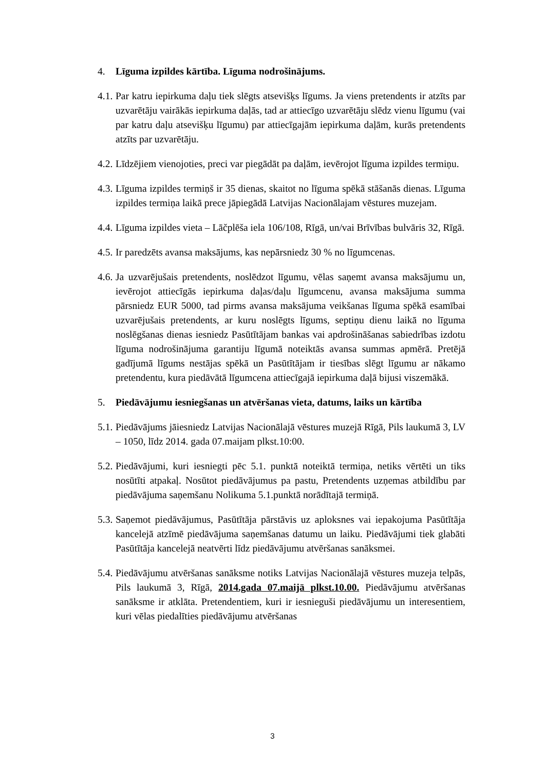4. Līguma izpildes kārtība. Līguma nodrošinājums.
4.1. Par katru iepirkuma daļu tiek slēgts atsevišķs līgums. Ja viens pretendents ir atzīts par uzvarētāju vairākās iepirkuma daļās, tad ar attiecīgo uzvarētāju slēdz vienu līgumu (vai par katru daļu atsevišķu līgumu) par attiecīgajām iepirkuma daļām, kurās pretendents atzīts par uzvarētāju.
4.2. Līdzējiem vienojoties, preci var piegādāt pa daļām, ievērojot līguma izpildes termiņu.
4.3. Līguma izpildes termiņš ir 35 dienas, skaitot no līguma spēkā stāšanās dienas. Līguma izpildes termiņa laikā prece jāpiegādā Latvijas Nacionālajam vēstures muzejam.
4.4. Līguma izpildes vieta – Lāčplēša iela 106/108, Rīgā, un/vai Brīvības bulvāris 32, Rīgā.
4.5. Ir paredzēts avansa maksājums, kas nepārsniedz 30 % no līgumcenas.
4.6. Ja uzvarējušais pretendents, noslēdzot līgumu, vēlas saņemt avansa maksājumu un, ievērojot attiecīgās iepirkuma daļas/daļu līgumcenu, avansa maksājuma summa pārsniedz EUR 5000, tad pirms avansa maksājuma veikšanas līguma spēkā esamībai uzvarējušais pretendents, ar kuru noslēgts līgums, septiņu dienu laikā no līguma noslēgšanas dienas iesniedz Pasūtītājam bankas vai apdrošināšanas sabiedrības izdotu līguma nodrošinājuma garantiju līgumā noteiktās avansa summas apmērā. Pretējā gadījumā līgums nestājas spēkā un Pasūtītājam ir tiesības slēgt līgumu ar nākamo pretendentu, kura piedāvātā līgumcena attiecīgajā iepirkuma daļā bijusi viszemākā.
5. Piedāvājumu iesniegšanas un atvēršanas vieta, datums, laiks un kārtība
5.1. Piedāvājums jāiesniedz Latvijas Nacionālajā vēstures muzejā Rīgā, Pils laukumā 3, LV – 1050, līdz 2014. gada 07.maijam plkst.10:00.
5.2. Piedāvājumi, kuri iesniegti pēc 5.1. punktā noteiktā termiņa, netiks vērtēti un tiks nosūtīti atpakaļ. Nosūtot piedāvājumus pa pastu, Pretendents uzņemas atbildību par piedāvājuma saņemšanu Nolikuma 5.1.punktā norādītajā termiņā.
5.3. Saņemot piedāvājumus, Pasūtītāja pārstāvis uz aploksnes vai iepakojuma Pasūtītāja kancelejā atzīmē piedāvājuma saņemšanas datumu un laiku. Piedāvājumi tiek glabāti Pasūtītāja kancelejā neatvērti līdz piedāvājumu atvēršanas sanāksmei.
5.4. Piedāvājumu atvēršanas sanāksme notiks Latvijas Nacionālajā vēstures muzeja telpās, Pils laukumā 3, Rīgā, 2014.gada 07.maijā plkst.10.00. Piedāvājumu atvēršanas sanāksme ir atklāta. Pretendentiem, kuri ir iesnieguši piedāvājumu un interesentiem, kuri vēlas piedalīties piedāvājumu atvēršanas
3